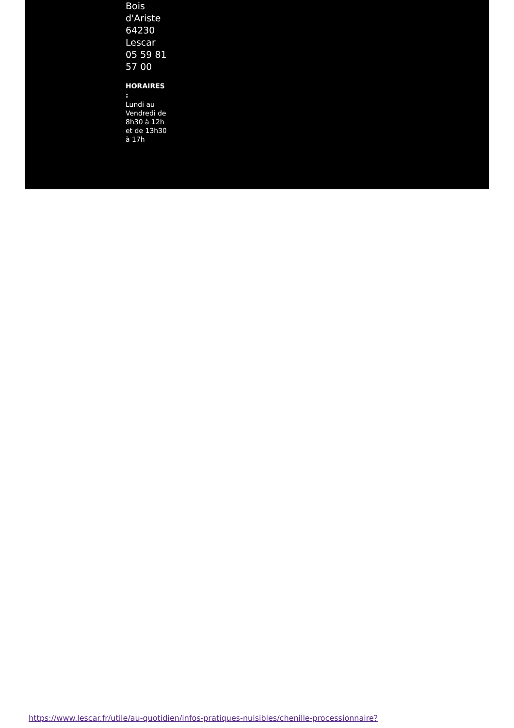Bois d'Ariste 64230 Lescar 05 59 81 57 00
HORAIRES :
Lundi au Vendredi de 8h30 à 12h et de 13h30 à 17h
https://www.lescar.fr/utile/au-quotidien/infos-pratiques-nuisibles/chenille-processionnaire?